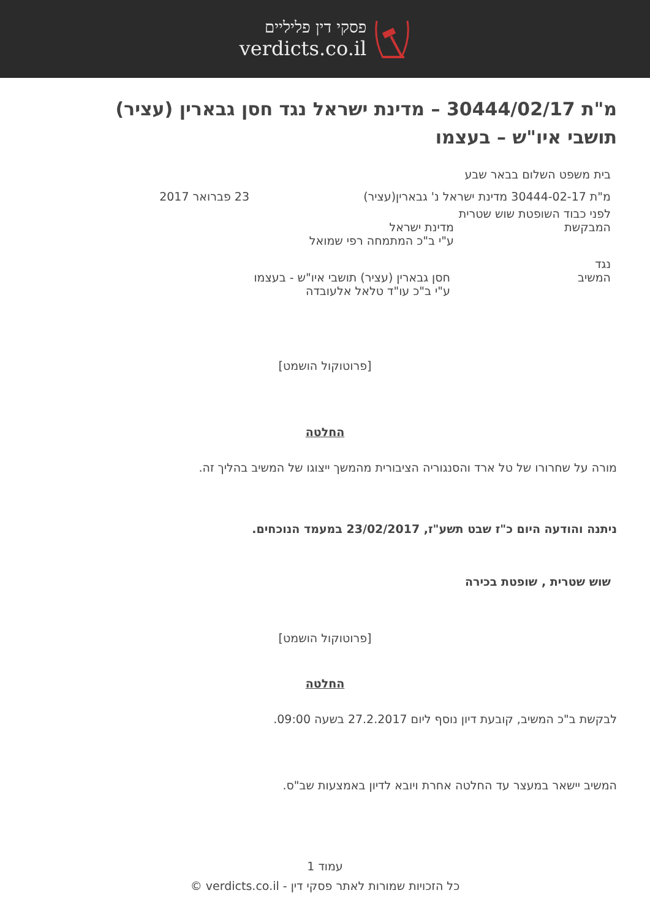פסקי דין פליליים
verdicts.co.il
מ"ת 30444/02/17 – מדינת ישראל נגד חסן גבארין (עציר) תושבי איו"ש – בעצמו
בית משפט השלום בבאר שבע
מ"ת 30444-02-17 מדינת ישראל נ' גבארין(עציר)
23 פברואר 2017
לפני כבוד השופטת שוש שטרית
המבקשת מדינת ישראל
ע"י ב"כ המתמחה רפי שמואל
נגד
המשיב חסן גבארין (עציר) תושבי איו"ש - בעצמו
ע"י ב"כ עו"ד טלאל אלעובדה
[פרוטוקול הושמט]
החלטה
מורה על שחרורו של טל ארד והסנגוריה הציבורית מהמשך ייצוגו של המשיב בהליך זה.
ניתנה והודעה היום כ"ז שבט תשע"ז, 23/02/2017 במעמד הנוכחים.
שוש שטרית , שופטת בכירה
[פרוטוקול הושמט]
החלטה
לבקשת ב"כ המשיב, קובעת דיון נוסף ליום 27.2.2017 בשעה 09:00.
המשיב יישאר במעצר עד החלטה אחרת ויובא לדיון באמצעות שב"ס.
עמוד 1
כל הזכויות שמורות לאתר פסקי דין - verdicts.co.il ©